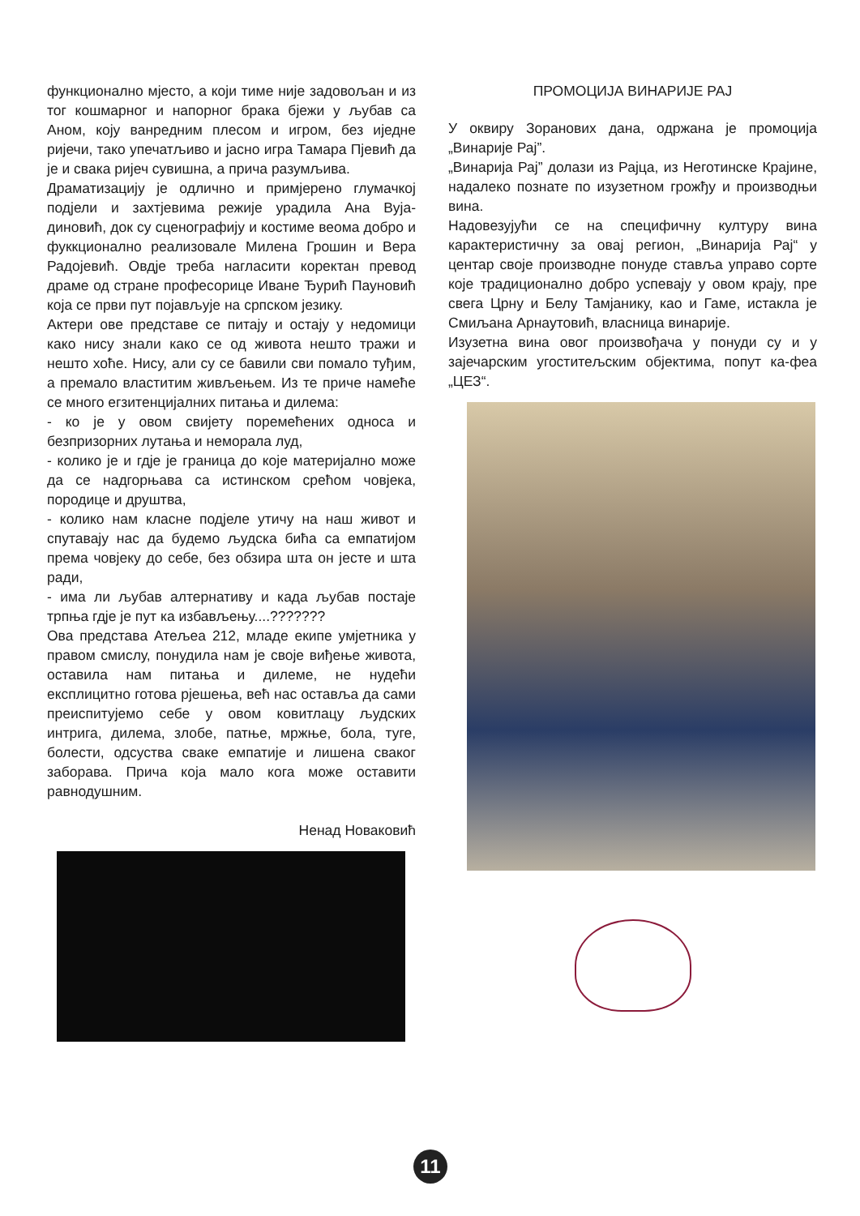функционално мјесто, а који тиме није задовољан и из тог кошмарног и напорног брака бјежи у љубав са Аном, коју ванредним плесом и игром, без иједне ријечи, тако упечатљиво и јасно игра Тамара Пјевић да је и свака ријеч сувишна, а прича разумљива.
Драматизацију је одлично и примјерено глумачкој подјели и захтјевима режије урадила Ана Вуја-диновић, док су сценографију и костиме веома добро и фуккционално реализовале Милена Грошин и Вера Радојевић. Овдје треба нагласити коректан превод драме од стране професорице Иване Ђурић Пауновић која се први пут појављује на српском језику.
Актери ове представе се питају и остају у недомици како нису знали како се од живота нешто тражи и нешто хоће. Нису, али су се бавили сви помало туђим, а премало властитим живљењем. Из те приче намеће се много егзитенцијалних питања и дилема:
- ко је у овом свијету поремећених односа и безпризорних лутања и неморала луд,
- колико је и гдје је граница до које материјално може да се надгорњава са истинском срећом човјека, породице и друштва,
- колико нам класне подјеле утичу на наш живот и спутавају нас да будемо људска бића са емпатијом према човјеку до себе, без обзира шта он јесте и шта ради,
- има ли љубав алтернативу и када љубав постаје трпња гдје је пут ка избављењу....???????
Ова представа Атељеа 212, младе екипе умјетника у правом смислу, понудила нам је своје виђење живота, оставила нам питања и дилеме, не нудећи експлицитно готова рјешења, већ нас оставља да сами преиспитујемо себе у овом ковитлацу људских интрига, дилема, злобе, патње, мржње, бола, туге, болести, одсуства сваке емпатије и лишена сваког заборава. Прича која мало кога може оставити равнодушним.
Ненад Новаковић
ПРОМОЦИЈА ВИНАРИЈЕ РАЈ
У оквиру Зоранових дана, одржана је промоција „Винарије Рај”.
„Винарија Рај” долази из Рајца, из Неготинске Крајине, надалеко познате по изузетном грожђу и производњи вина.
Надовезујући се на специфичну културу вина карактеристичну за овај регион, „Винарија Рај“ у центар своје производне понуде ставља управо сорте које традиционално добро успевају у овом крају, пре свега Црну и Белу Тамјанику, као и Гаме, истакла је Смиљана Арнаутовић, власница винарије.
Изузетна вина овог произвођача у понуди су и у зајечарским угоститељским објектима, попут ка-феа „ЦЕЗ“.
11